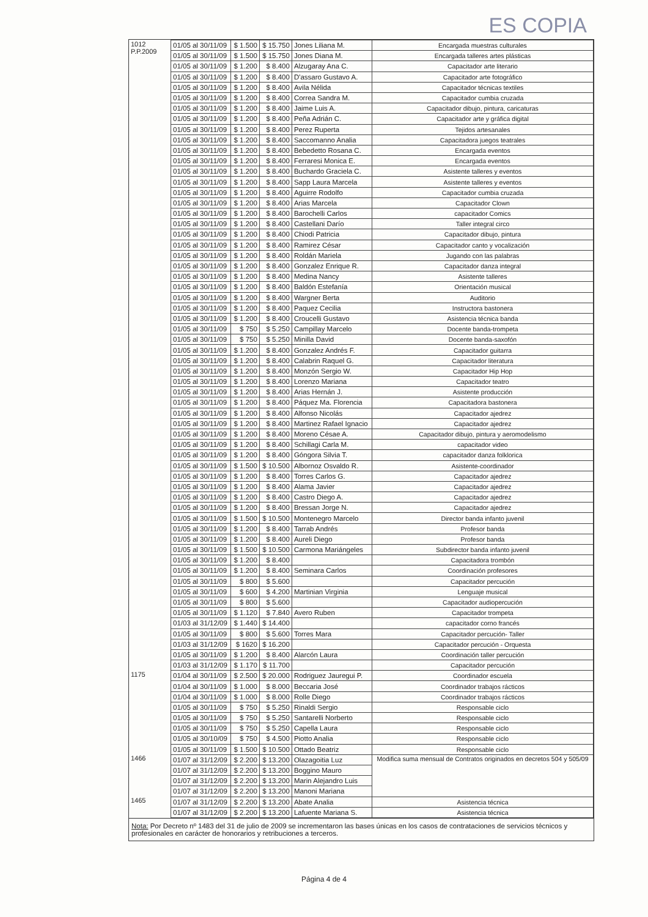ES COPIA
| 1012 P.P.2009 | 01/05 al 30/11/09 | $ 1.500 | $ 15.750 | Jones Liliana M. | Encargada muestras culturales |
| | 01/05 al 30/11/09 | $ 1.500 | $ 15.750 | Jones Diana M. | Encargada talleres artes plásticas |
| | 01/05 al 30/11/09 | $ 1.200 | $ 8.400 | Alzugaray Ana C. | Capacitador arte literario |
| | 01/05 al 30/11/09 | $ 1.200 | $ 8.400 | D'assaro Gustavo A. | Capacitador arte fotográfico |
| | 01/05 al 30/11/09 | $ 1.200 | $ 8.400 | Avila Nélida | Capacitador técnicas textiles |
| | 01/05 al 30/11/09 | $ 1.200 | $ 8.400 | Correa Sandra M. | Capacitador cumbia cruzada |
| | 01/05 al 30/11/09 | $ 1.200 | $ 8.400 | Jaime Luis A. | Capacitador dibujo, pintura, caricaturas |
| | 01/05 al 30/11/09 | $ 1.200 | $ 8.400 | Peña Adrián C. | Capacitador arte y gráfica digital |
| | 01/05 al 30/11/09 | $ 1.200 | $ 8.400 | Perez Ruperta | Tejidos artesanales |
| | 01/05 al 30/11/09 | $ 1.200 | $ 8.400 | Saccomanno Analia | Capacitadora juegos teatrales |
| | 01/05 al 30/11/09 | $ 1.200 | $ 8.400 | Bebedetto Rosana C. | Encargada eventos |
| | 01/05 al 30/11/09 | $ 1.200 | $ 8.400 | Ferraresi Monica E. | Encargada eventos |
| | 01/05 al 30/11/09 | $ 1.200 | $ 8.400 | Buchardo Graciela C. | Asistente talleres y eventos |
| | 01/05 al 30/11/09 | $ 1.200 | $ 8.400 | Sapp Laura Marcela | Asistente talleres y eventos |
| | 01/05 al 30/11/09 | $ 1.200 | $ 8.400 | Aguirre Rodolfo | Capacitador cumbia cruzada |
| | 01/05 al 30/11/09 | $ 1.200 | $ 8.400 | Arias Marcela | Capacitador Clown |
| | 01/05 al 30/11/09 | $ 1.200 | $ 8.400 | Barochelli Carlos | capacitador Comics |
| | 01/05 al 30/11/09 | $ 1.200 | $ 8.400 | Castellani Darío | Taller integral circo |
| | 01/05 al 30/11/09 | $ 1.200 | $ 8.400 | Chiodi Patricia | Capacitador dibujo, pintura |
| | 01/05 al 30/11/09 | $ 1.200 | $ 8.400 | Ramirez César | Capacitador canto y vocalización |
| | 01/05 al 30/11/09 | $ 1.200 | $ 8.400 | Roldán Mariela | Jugando con las palabras |
| | 01/05 al 30/11/09 | $ 1.200 | $ 8.400 | Gonzalez Enrique R. | Capacitador danza integral |
| | 01/05 al 30/11/09 | $ 1.200 | $ 8.400 | Medina Nancy | Asistente talleres |
| | 01/05 al 30/11/09 | $ 1.200 | $ 8.400 | Baldón Estefanía | Orientación musical |
| | 01/05 al 30/11/09 | $ 1.200 | $ 8.400 | Wargner Berta | Auditorio |
| | 01/05 al 30/11/09 | $ 1.200 | $ 8.400 | Paquez Cecilia | Instructora bastonera |
| | 01/05 al 30/11/09 | $ 1.200 | $ 8.400 | Croucelli Gustavo | Asistencia técnica banda |
| | 01/05 al 30/11/09 | $ 750 | $ 5.250 | Campillay Marcelo | Docente banda-trompeta |
| | 01/05 al 30/11/09 | $ 750 | $ 5.250 | Minilla David | Docente banda-saxofón |
| | 01/05 al 30/11/09 | $ 1.200 | $ 8.400 | Gonzalez Andrés F. | Capacitador guitarra |
| | 01/05 al 30/11/09 | $ 1.200 | $ 8.400 | Calabrin Raquel G. | Capacitador literatura |
| | 01/05 al 30/11/09 | $ 1.200 | $ 8.400 | Monzón Sergio W. | Capacitador Hip Hop |
| | 01/05 al 30/11/09 | $ 1.200 | $ 8.400 | Lorenzo Mariana | Capacitador teatro |
| | 01/05 al 30/11/09 | $ 1.200 | $ 8.400 | Arias Hernán J. | Asistente producción |
| | 01/05 al 30/11/09 | $ 1.200 | $ 8.400 | Páquez Ma. Florencia | Capacitadora bastonera |
| | 01/05 al 30/11/09 | $ 1.200 | $ 8.400 | Alfonso Nicolás | Capacitador ajedrez |
| | 01/05 al 30/11/09 | $ 1.200 | $ 8.400 | Martinez Rafael Ignacio | Capacitador ajedrez |
| | 01/05 al 30/11/09 | $ 1.200 | $ 8.400 | Moreno Césae A. | Capacitador dibujo, pintura y aeromodelismo |
| | 01/05 al 30/11/09 | $ 1.200 | $ 8.400 | Schillagi Carla M. | capacitador video |
| | 01/05 al 30/11/09 | $ 1.200 | $ 8.400 | Góngora Silvia T. | capacitador danza folklorica |
| | 01/05 al 30/11/09 | $ 1.500 | $ 10.500 | Albornoz Osvaldo R. | Asistente-coordinador |
| | 01/05 al 30/11/09 | $ 1.200 | $ 8.400 | Torres Carlos G. | Capacitador ajedrez |
| | 01/05 al 30/11/09 | $ 1.200 | $ 8.400 | Alama Javier | Capacitador ajedrez |
| | 01/05 al 30/11/09 | $ 1.200 | $ 8.400 | Castro Diego A. | Capacitador ajedrez |
| | 01/05 al 30/11/09 | $ 1.200 | $ 8.400 | Bressan Jorge N. | Capacitador ajedrez |
| | 01/05 al 30/11/09 | $ 1.500 | $ 10.500 | Montenegro Marcelo | Director banda infanto juvenil |
| | 01/05 al 30/11/09 | $ 1.200 | $ 8.400 | Tarrab Andrés | Profesor banda |
| | 01/05 al 30/11/09 | $ 1.200 | $ 8.400 | Aureli Diego | Profesor banda |
| | 01/05 al 30/11/09 | $ 1.500 | $ 10.500 | Carmona Mariángeles | Subdirector banda infanto juvenil |
| | 01/05 al 30/11/09 | $ 1.200 | $ 8.400 | | Capacitadora trombón |
| | 01/05 al 30/11/09 | $ 1.200 | $ 8.400 | Seminara Carlos | Coordinación profesores |
| | 01/05 al 30/11/09 | $ 800 | $ 5.600 | | Capacitador percución |
| | 01/05 al 30/11/09 | $ 600 | $ 4.200 | Martinian Virginia | Lenguaje musical |
| | 01/05 al 30/11/09 | $ 800 | $ 5.600 | | Capacitador audiopercución |
| | 01/05 al 30/11/09 | $ 1.120 | $ 7.840 | Avero Ruben | Capacitador trompeta |
| | 01/03 al 31/12/09 | $ 1.440 | $ 14.400 | | capacitador corno francés |
| | 01/05 al 30/11/09 | $ 800 | $ 5.600 | Torres Mara | Capacitador percución- Taller |
| | 01/03 al 31/12/09 | $ 1620 | $ 16.200 | | Capacitador percución - Orquesta |
| | 01/05 al 30/11/09 | $ 1.200 | $ 8.400 | Alarcón Laura | Coordinación taller percución |
| | 01/03 al 31/12/09 | $ 1.170 | $ 11.700 | | Capacitador percución |
| 1175 | 01/04 al 30/11/09 | $ 2.500 | $ 20.000 | Rodriguez Jauregui P. | Coordinador escuela |
| | 01/04 al 30/11/09 | $ 1.000 | $ 8.000 | Beccaria José | Coordinador trabajos rácticos |
| | 01/04 al 30/11/09 | $ 1.000 | $ 8.000 | Rolle Diego | Coordinador trabajos rácticos |
| | 01/05 al 30/11/09 | $ 750 | $ 5.250 | Rinaldi Sergio | Responsable ciclo |
| | 01/05 al 30/11/09 | $ 750 | $ 5.250 | Santarelli Norberto | Responsable ciclo |
| | 01/05 al 30/11/09 | $ 750 | $ 5.250 | Capella Laura | Responsable ciclo |
| | 01/05 al 30/10/09 | $ 750 | $ 4.500 | Piotto Analia | Responsable ciclo |
| | 01/05 al 30/11/09 | $ 1.500 | $ 10.500 | Ottado Beatriz | Responsable ciclo |
| 1466 | 01/07 al 31/12/09 | $ 2.200 | $ 13.200 | Olazagoitia Luz | Modifica suma mensual de Contratos originados en decretos 504 y 505/09 |
| | 01/07 al 31/12/09 | $ 2.200 | $ 13.200 | Boggino Mauro | |
| | 01/07 al 31/12/09 | $ 2.200 | $ 13.200 | Marin Alejandro Luis | |
| | 01/07 al 31/12/09 | $ 2.200 | $ 13.200 | Manoni Mariana | |
| 1465 | 01/07 al 31/12/09 | $ 2.200 | $ 13.200 | Abate Analia | Asistencia técnica |
| | 01/07 al 31/12/09 | $ 2.200 | $ 13.200 | Lafuente Mariana S. | Asistencia técnica |
Nota: Por Decreto nº 1483 del 31 de julio de 2009 se incrementaron las bases únicas en los casos de contrataciones de servicios técnicos y profesionales en carácter de honorarios y retribuciones a terceros.
Página 4 de 4